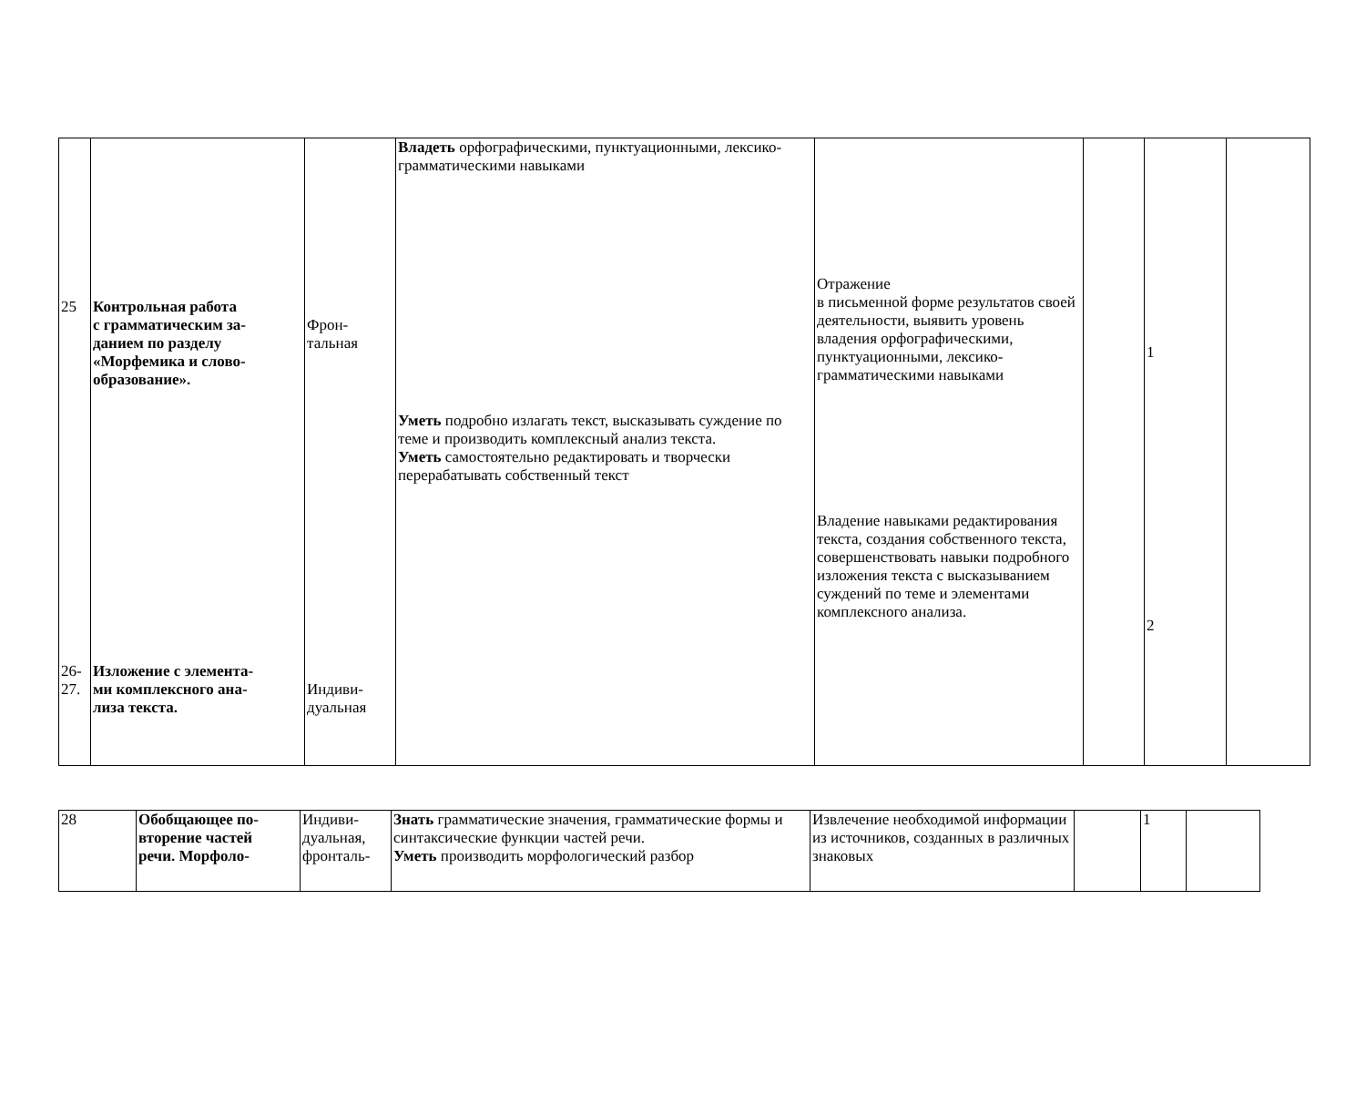| 25 26- 27. | Контрольная работа с грамматическим за- данием по разделу «Морфемика и слово- образование». Изложение с элемента- ми комплексного ана- лиза текста. | Фрон- тальная Индиви- дуальная | Владеть орфографическими, пунктуационными, лексико-грамматическими навыками Уметь подробно излагать текст, высказывать суждение по теме и производить комплексный анализ текста. Уметь самостоятельно редактировать и творчески перерабатывать собственный текст | Отражение в письменной форме результатов своей деятельности, выявить уровень владения орфографическими, пунктуационными, лексико-грамматическими навыками Владение навыками редактирования текста, создания собственного текста, совершенствовать навыки подробного изложения текста с высказыванием суждений по теме и элементами комплексного анализа. | | 1 2 | |
| 28 | Обобщающее по- вторение частей речи. Морфоло- | Индиви- дуальная, фронталь- | Знать грамматические значения, грамматические формы и синтаксические функции частей речи. Уметь производить морфологический разбор | Извлечение необходимой информации из источников, созданных в различных знаковых | | 1 | |